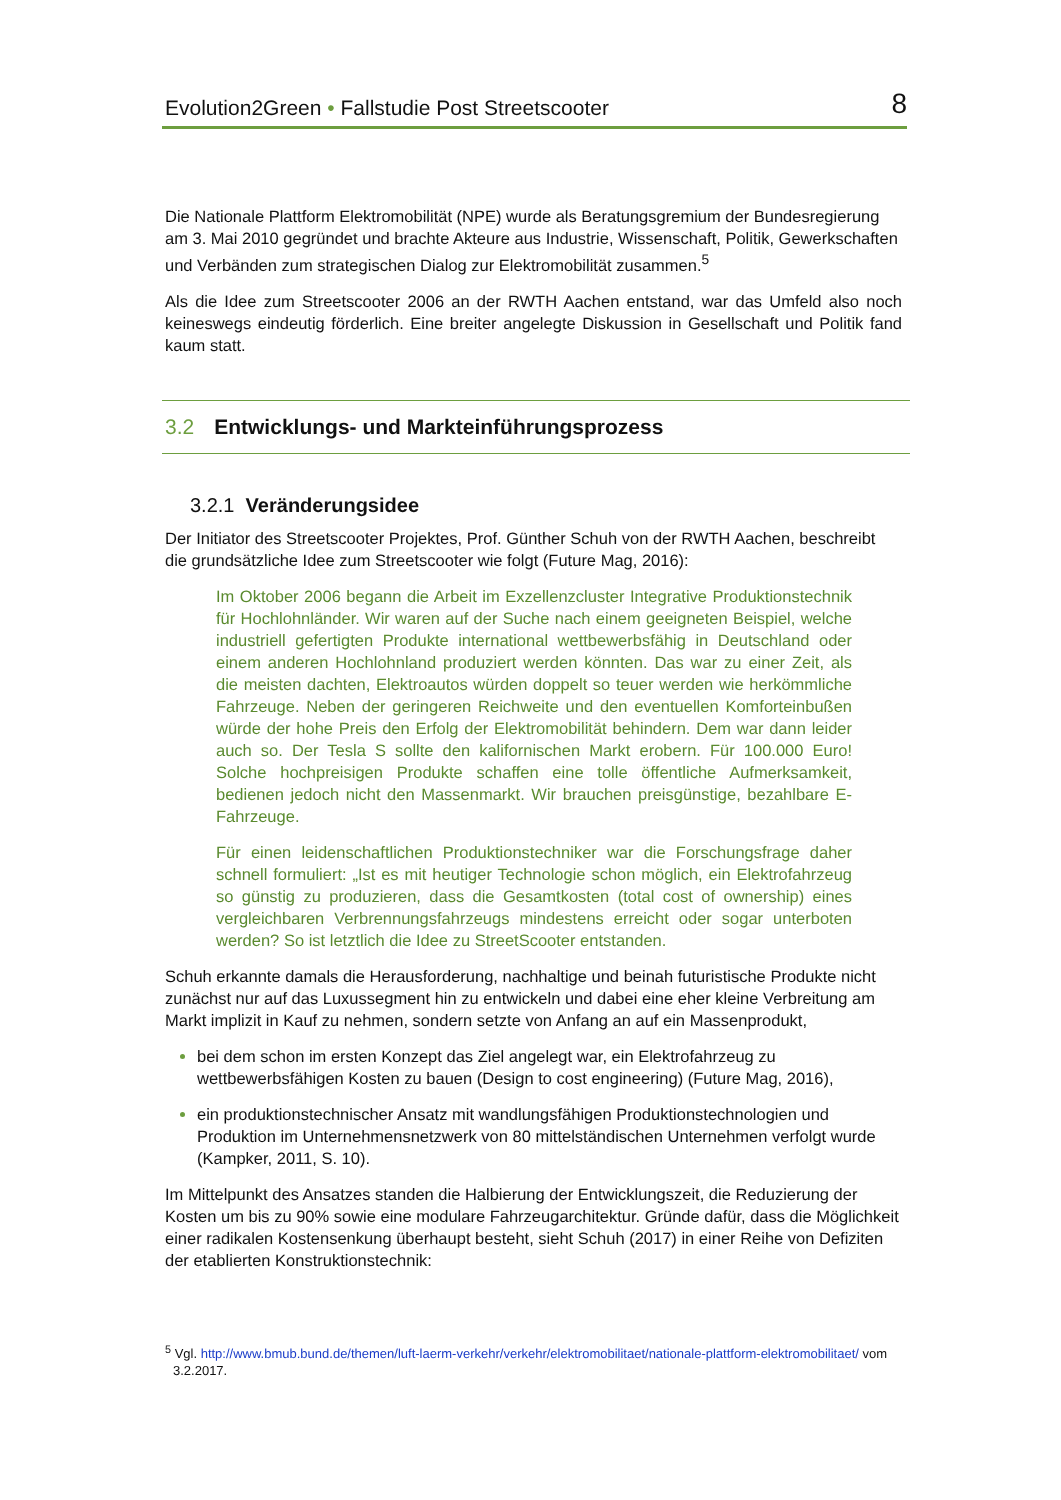Evolution2Green • Fallstudie Post Streetscooter 8
Die Nationale Plattform Elektromobilität (NPE) wurde als Beratungsgremium der Bundesregierung am 3. Mai 2010 gegründet und brachte Akteure aus Industrie, Wissenschaft, Politik, Gewerkschaften und Verbänden zum strategischen Dialog zur Elektromobilität zusammen.<sup>5</sup>
Als die Idee zum Streetscooter 2006 an der RWTH Aachen entstand, war das Umfeld also noch keineswegs eindeutig förderlich. Eine breiter angelegte Diskussion in Gesellschaft und Politik fand kaum statt.
3.2 Entwicklungs- und Markteinführungsprozess
3.2.1 Veränderungsidee
Der Initiator des Streetscooter Projektes, Prof. Günther Schuh von der RWTH Aachen, beschreibt die grundsätzliche Idee zum Streetscooter wie folgt (Future Mag, 2016):
Im Oktober 2006 begann die Arbeit im Exzellenzcluster Integrative Produktionstechnik für Hochlohnländer. Wir waren auf der Suche nach einem geeigneten Beispiel, welche industriell gefertigten Produkte international wettbewerbsfähig in Deutschland oder einem anderen Hochlohnland produziert werden könnten. Das war zu einer Zeit, als die meisten dachten, Elektroautos würden doppelt so teuer werden wie herkömmliche Fahrzeuge. Neben der geringeren Reichweite und den eventuellen Komforteinbußen würde der hohe Preis den Erfolg der Elektromobilität behindern. Dem war dann leider auch so. Der Tesla S sollte den kalifornischen Markt erobern. Für 100.000 Euro! Solche hochpreisigen Produkte schaffen eine tolle öffentliche Aufmerksamkeit, bedienen jedoch nicht den Massenmarkt. Wir brauchen preisgünstige, bezahlbare E-Fahrzeuge.
Für einen leidenschaftlichen Produktionstechniker war die Forschungsfrage daher schnell formuliert: „Ist es mit heutiger Technologie schon möglich, ein Elektrofahrzeug so günstig zu produzieren, dass die Gesamtkosten (total cost of ownership) eines vergleichbaren Verbrennungsfahrzeugs mindestens erreicht oder sogar unterboten werden? So ist letztlich die Idee zu StreetScooter entstanden.
Schuh erkannte damals die Herausforderung, nachhaltige und beinah futuristische Produkte nicht zunächst nur auf das Luxussegment hin zu entwickeln und dabei eine eher kleine Verbreitung am Markt implizit in Kauf zu nehmen, sondern setzte von Anfang an auf ein Massenprodukt,
bei dem schon im ersten Konzept das Ziel angelegt war, ein Elektrofahrzeug zu wettbewerbsfähigen Kosten zu bauen (Design to cost engineering) (Future Mag, 2016),
ein produktionstechnischer Ansatz mit wandlungsfähigen Produktionstechnologien und Produktion im Unternehmensnetzwerk von 80 mittelständischen Unternehmen verfolgt wurde (Kampker, 2011, S. 10).
Im Mittelpunkt des Ansatzes standen die Halbierung der Entwicklungszeit, die Reduzierung der Kosten um bis zu 90% sowie eine modulare Fahrzeugarchitektur. Gründe dafür, dass die Möglichkeit einer radikalen Kostensenkung überhaupt besteht, sieht Schuh (2017) in einer Reihe von Defiziten der etablierten Konstruktionstechnik:
<sup>5</sup> Vgl. http://www.bmub.bund.de/themen/luft-laerm-verkehr/verkehr/elektromobilitaet/nationale-plattform-elektromobilitaet/ vom 3.2.2017.